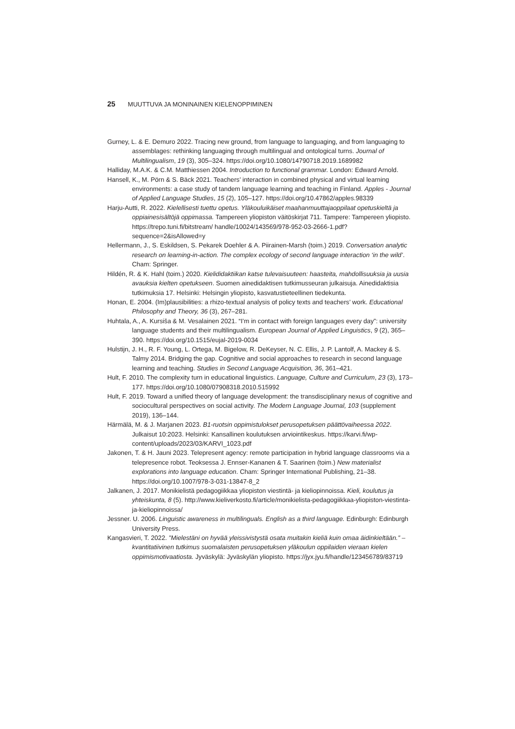25 MUUTTUVA JA MONINAINEN KIELENOPPIMINEN
Gurney, L. & E. Demuro 2022. Tracing new ground, from language to languaging, and from languaging to assemblages: rethinking languaging through multilingual and ontological turns. Journal of Multilingualism, 19 (3), 305–324. https://doi.org/10.1080/14790718.2019.1689982
Halliday, M.A.K. & C.M. Matthiessen 2004. Introduction to functional grammar. London: Edward Arnold.
Hansell, K., M. Pörn & S. Bäck 2021. Teachers’ interaction in combined physical and virtual learning environments: a case study of tandem language learning and teaching in Finland. Apples - Journal of Applied Language Studies, 15 (2), 105–127. https://doi.org/10.47862/apples.98339
Harju-Autti, R. 2022. Kielellisesti tuettu opetus. Yläkouluikäiset maahanmuuttajaoppilaat opetuskieltä ja oppiainesisältöjä oppimassa. Tampereen yliopiston väitöskirjat 711. Tampere: Tampereen yliopisto. https://trepo.tuni.fi/bitstream/ handle/10024/143569/978-952-03-2666-1.pdf?sequence=2&isAllowed=y
Hellermann, J., S. Eskildsen, S. Pekarek Doehler & A. Piirainen-Marsh (toim.) 2019. Conversation analytic research on learning-in-action. The complex ecology of second language interaction ‘in the wild’. Cham: Springer.
Hildén, R. & K. Hahl (toim.) 2020. Kielididaktiikan katse tulevaisuuteen: haasteita, mahdollisuuksia ja uusia avauksia kielten opetukseen. Suomen ainedidaktisen tutkimusseuran julkaisuja. Ainedidaktisia tutkimuksia 17. Helsinki: Helsingin yliopisto, kasvatustieteellinen tiedekunta.
Honan, E. 2004. (Im)plausibilities: a rhizo-textual analysis of policy texts and teachers’ work. Educational Philosophy and Theory, 36 (3), 267–281.
Huhtala, A., A. Kursiša & M. Vesalainen 2021. “I’m in contact with foreign languages every day”: university language students and their multilingualism. European Journal of Applied Linguistics, 9 (2), 365–390. https://doi.org/10.1515/eujal-2019-0034
Hulstijn, J. H., R. F. Young, L. Ortega, M. Bigelow, R. DeKeyser, N. C. Ellis, J. P. Lantolf, A. Mackey & S. Talmy 2014. Bridging the gap. Cognitive and social approaches to research in second language learning and teaching. Studies in Second Language Acquisition, 36, 361–421.
Hult, F. 2010. The complexity turn in educational linguistics. Language, Culture and Curriculum, 23 (3), 173–177. https://doi.org/10.1080/07908318.2010.515992
Hult, F. 2019. Toward a unified theory of language development: the transdisciplinary nexus of cognitive and sociocultural perspectives on social activity. The Modern Language Journal, 103 (supplement 2019), 136–144.
Härmälä, M. & J. Marjanen 2023. B1-ruotsin oppimistulokset perusopetuksen päättövaiheessa 2022. Julkaisut 10:2023. Helsinki: Kansallinen koulutuksen arviointikeskus. https://karvi.fi/wp-content/uploads/2023/03/KARVI_1023.pdf
Jakonen, T. & H. Jauni 2023. Telepresent agency: remote participation in hybrid language classrooms via a telepresence robot. Teoksessa J. Ennser-Kananen & T. Saarinen (toim.) New materialist explorations into language education. Cham: Springer International Publishing, 21–38. https://doi.org/10.1007/978-3-031-13847-8_2
Jalkanen, J. 2017. Monikielistä pedagogiikkaa yliopiston viestintä- ja kieliopinnoissa. Kieli, koulutus ja yhteiskunta, 8 (5). http://www.kieliverkosto.fi/article/monikielista-pedagogiikkaa-yliopiston-viestinta-ja-kieliopinnoissa/
Jessner. U. 2006. Linguistic awareness in multilinguals. English as a third language. Edinburgh: Edinburgh University Press.
Kangasvieri, T. 2022. ”Mielestäni on hyvää yleissivistystä osata muitakin kieliä kuin omaa äidinkieltään.” – kvantitatiivinen tutkimus suomalaisten perusopetuksen yläkoulun oppilaiden vieraan kielen oppimismotivaatiosta. Jyväskylä: Jyväskylän yliopisto. https://jyx.jyu.fi/handle/123456789/83719